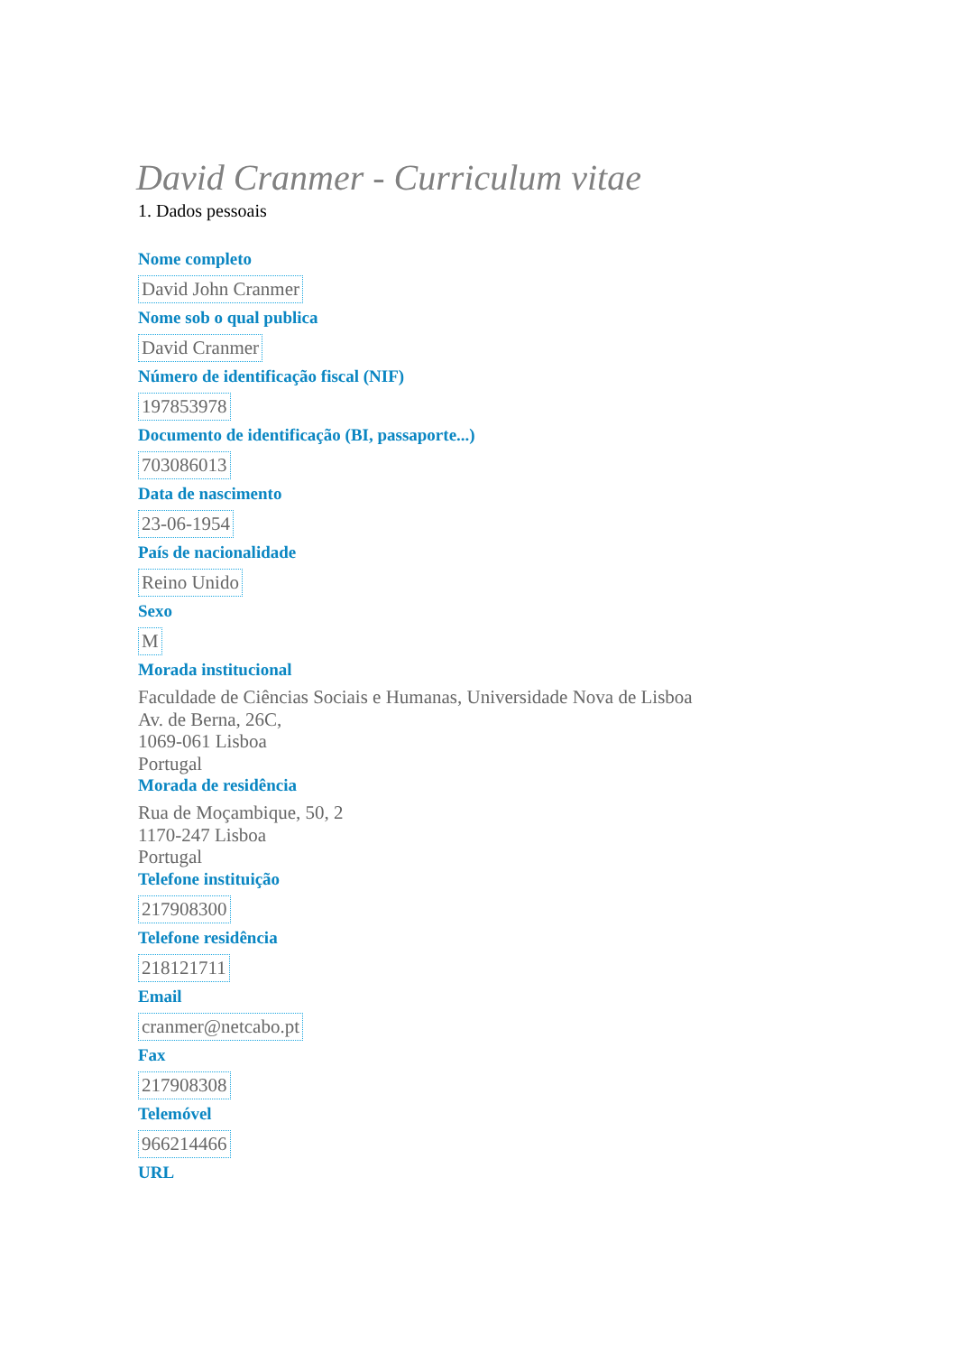David Cranmer - Curriculum vitae
1. Dados pessoais
Nome completo
David John Cranmer
Nome sob o qual publica
David Cranmer
Número de identificação fiscal (NIF)
197853978
Documento de identificação (BI, passaporte...)
703086013
Data de nascimento
23-06-1954
País de nacionalidade
Reino Unido
Sexo
M
Morada institucional
Faculdade de Ciências Sociais e Humanas, Universidade Nova de Lisboa
Av. de Berna, 26C,
1069-061 Lisboa
Portugal
Morada de residência
Rua de Moçambique, 50, 2
1170-247 Lisboa
Portugal
Telefone instituição
217908300
Telefone residência
218121711
Email
cranmer@netcabo.pt
Fax
217908308
Telemóvel
966214466
URL